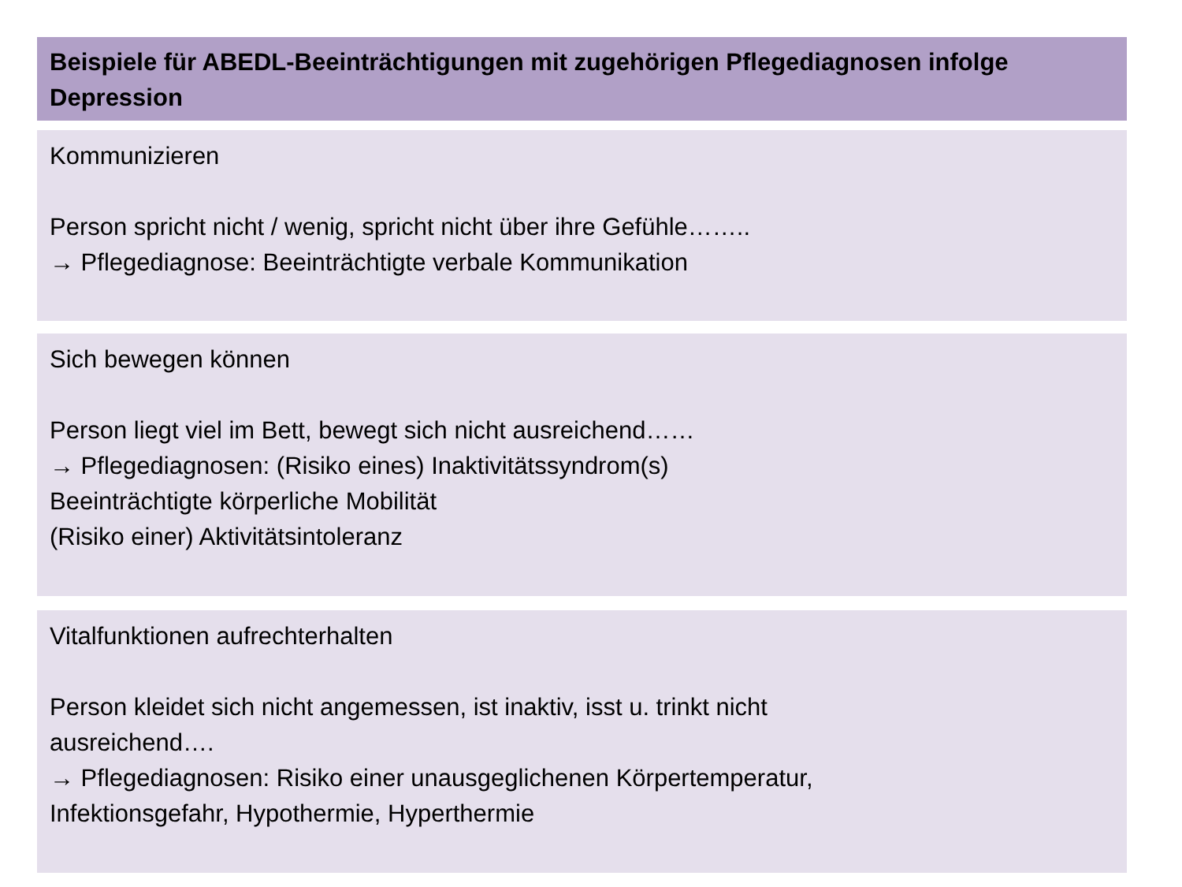Beispiele für ABEDL-Beeinträchtigungen mit zugehörigen Pflegediagnosen infolge Depression
Kommunizieren
Person spricht nicht / wenig, spricht nicht über ihre Gefühle……..
→ Pflegediagnose: Beeinträchtigte verbale Kommunikation
Sich bewegen können
Person liegt viel im Bett, bewegt sich nicht ausreichend……
→ Pflegediagnosen: (Risiko eines) Inaktivitätssyndrom(s)
Beeinträchtigte körperliche Mobilität
(Risiko einer) Aktivitätsintoleranz
Vitalfunktionen aufrechterhalten
Person kleidet sich nicht angemessen, ist inaktiv, isst u. trinkt nicht
ausreichend….
→ Pflegediagnosen: Risiko einer unausgeglichenen Körpertemperatur,
Infektionsgefahr, Hypothermie, Hyperthermie